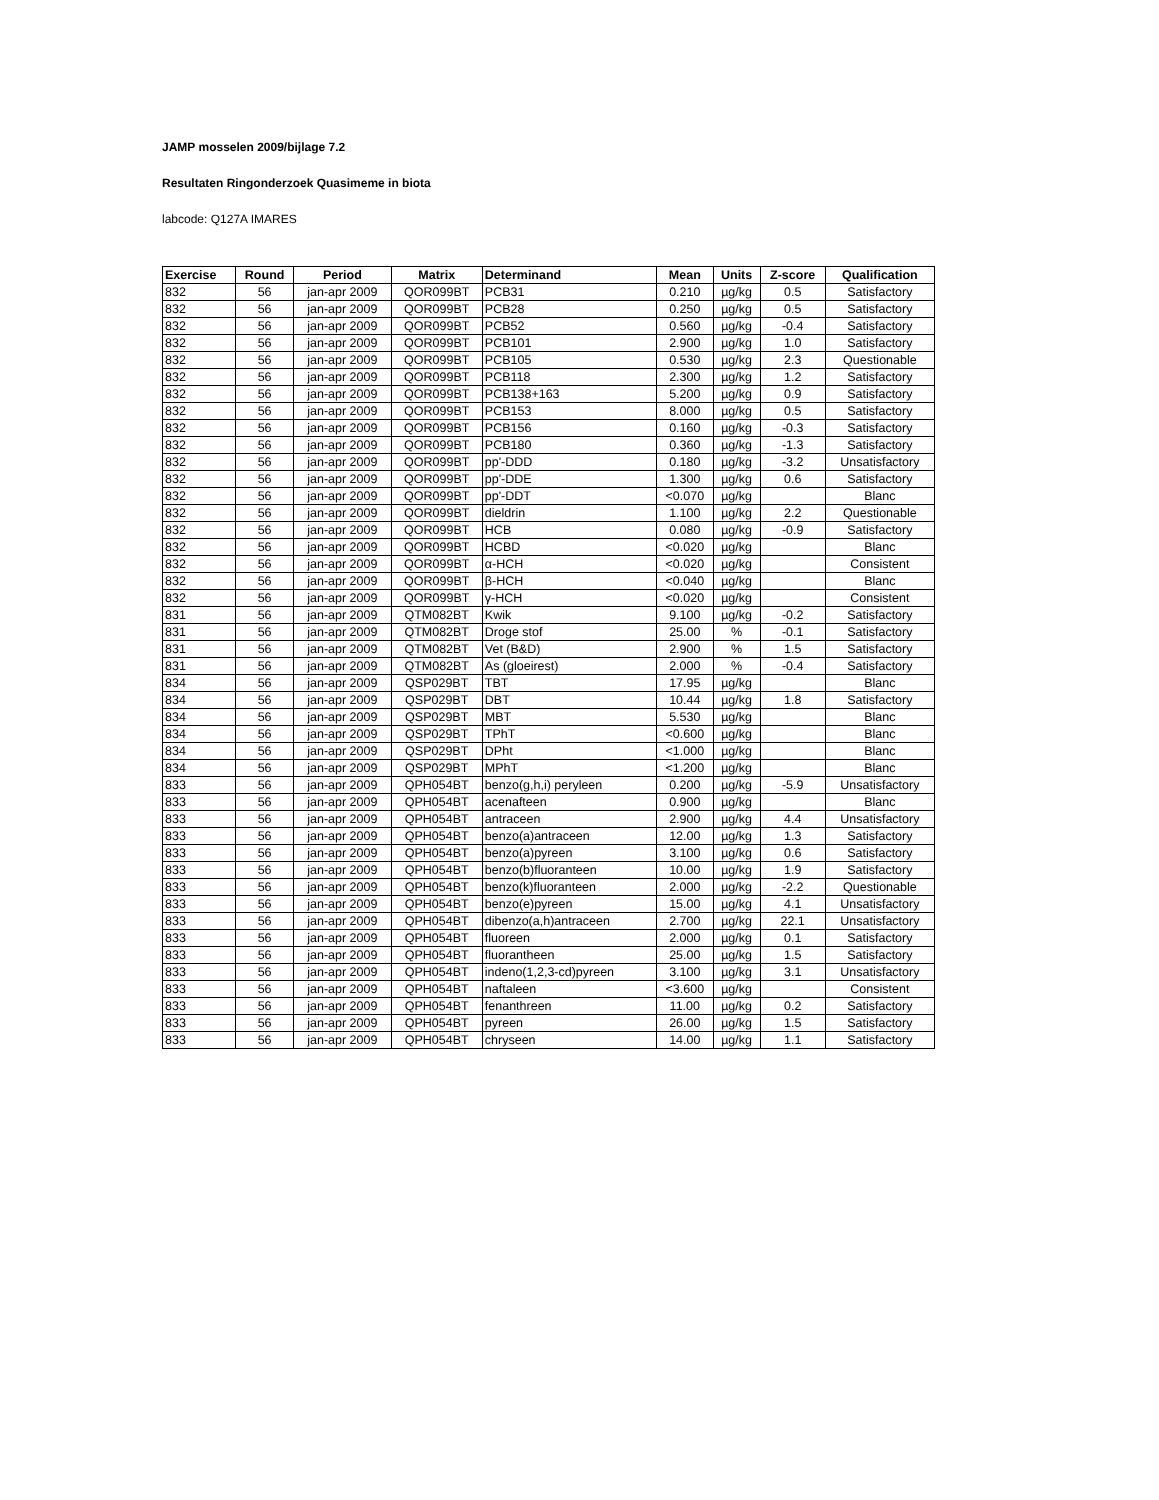JAMP mosselen 2009/bijlage 7.2
Resultaten Ringonderzoek Quasimeme in biota
labcode: Q127A IMARES
| Exercise | Round | Period | Matrix | Determinand | Mean | Units | Z-score | Qualification |
| --- | --- | --- | --- | --- | --- | --- | --- | --- |
| 832 | 56 | jan-apr 2009 | QOR099BT | PCB31 | 0.210 | µg/kg | 0.5 | Satisfactory |
| 832 | 56 | jan-apr 2009 | QOR099BT | PCB28 | 0.250 | µg/kg | 0.5 | Satisfactory |
| 832 | 56 | jan-apr 2009 | QOR099BT | PCB52 | 0.560 | µg/kg | -0.4 | Satisfactory |
| 832 | 56 | jan-apr 2009 | QOR099BT | PCB101 | 2.900 | µg/kg | 1.0 | Satisfactory |
| 832 | 56 | jan-apr 2009 | QOR099BT | PCB105 | 0.530 | µg/kg | 2.3 | Questionable |
| 832 | 56 | jan-apr 2009 | QOR099BT | PCB118 | 2.300 | µg/kg | 1.2 | Satisfactory |
| 832 | 56 | jan-apr 2009 | QOR099BT | PCB138+163 | 5.200 | µg/kg | 0.9 | Satisfactory |
| 832 | 56 | jan-apr 2009 | QOR099BT | PCB153 | 8.000 | µg/kg | 0.5 | Satisfactory |
| 832 | 56 | jan-apr 2009 | QOR099BT | PCB156 | 0.160 | µg/kg | -0.3 | Satisfactory |
| 832 | 56 | jan-apr 2009 | QOR099BT | PCB180 | 0.360 | µg/kg | -1.3 | Satisfactory |
| 832 | 56 | jan-apr 2009 | QOR099BT | pp'-DDD | 0.180 | µg/kg | -3.2 | Unsatisfactory |
| 832 | 56 | jan-apr 2009 | QOR099BT | pp'-DDE | 1.300 | µg/kg | 0.6 | Satisfactory |
| 832 | 56 | jan-apr 2009 | QOR099BT | pp'-DDT | <0.070 | µg/kg | | Blanc |
| 832 | 56 | jan-apr 2009 | QOR099BT | dieldrin | 1.100 | µg/kg | 2.2 | Questionable |
| 832 | 56 | jan-apr 2009 | QOR099BT | HCB | 0.080 | µg/kg | -0.9 | Satisfactory |
| 832 | 56 | jan-apr 2009 | QOR099BT | HCBD | <0.020 | µg/kg | | Blanc |
| 832 | 56 | jan-apr 2009 | QOR099BT | α-HCH | <0.020 | µg/kg | | Consistent |
| 832 | 56 | jan-apr 2009 | QOR099BT | β-HCH | <0.040 | µg/kg | | Blanc |
| 832 | 56 | jan-apr 2009 | QOR099BT | γ-HCH | <0.020 | µg/kg | | Consistent |
| 831 | 56 | jan-apr 2009 | QTM082BT | Kwik | 9.100 | µg/kg | -0.2 | Satisfactory |
| 831 | 56 | jan-apr 2009 | QTM082BT | Droge stof | 25.00 | % | -0.1 | Satisfactory |
| 831 | 56 | jan-apr 2009 | QTM082BT | Vet (B&D) | 2.900 | % | 1.5 | Satisfactory |
| 831 | 56 | jan-apr 2009 | QTM082BT | As (gloeirest) | 2.000 | % | -0.4 | Satisfactory |
| 834 | 56 | jan-apr 2009 | QSP029BT | TBT | 17.95 | µg/kg | | Blanc |
| 834 | 56 | jan-apr 2009 | QSP029BT | DBT | 10.44 | µg/kg | 1.8 | Satisfactory |
| 834 | 56 | jan-apr 2009 | QSP029BT | MBT | 5.530 | µg/kg | | Blanc |
| 834 | 56 | jan-apr 2009 | QSP029BT | TPhT | <0.600 | µg/kg | | Blanc |
| 834 | 56 | jan-apr 2009 | QSP029BT | DPht | <1.000 | µg/kg | | Blanc |
| 834 | 56 | jan-apr 2009 | QSP029BT | MPhT | <1.200 | µg/kg | | Blanc |
| 833 | 56 | jan-apr 2009 | QPH054BT | benzo(g,h,i) peryleen | 0.200 | µg/kg | -5.9 | Unsatisfactory |
| 833 | 56 | jan-apr 2009 | QPH054BT | acenafteen | 0.900 | µg/kg | | Blanc |
| 833 | 56 | jan-apr 2009 | QPH054BT | antraceen | 2.900 | µg/kg | 4.4 | Unsatisfactory |
| 833 | 56 | jan-apr 2009 | QPH054BT | benzo(a)antraceen | 12.00 | µg/kg | 1.3 | Satisfactory |
| 833 | 56 | jan-apr 2009 | QPH054BT | benzo(a)pyreen | 3.100 | µg/kg | 0.6 | Satisfactory |
| 833 | 56 | jan-apr 2009 | QPH054BT | benzo(b)fluoranteen | 10.00 | µg/kg | 1.9 | Satisfactory |
| 833 | 56 | jan-apr 2009 | QPH054BT | benzo(k)fluoranteen | 2.000 | µg/kg | -2.2 | Questionable |
| 833 | 56 | jan-apr 2009 | QPH054BT | benzo(e)pyreen | 15.00 | µg/kg | 4.1 | Unsatisfactory |
| 833 | 56 | jan-apr 2009 | QPH054BT | dibenzo(a,h)antraceen | 2.700 | µg/kg | 22.1 | Unsatisfactory |
| 833 | 56 | jan-apr 2009 | QPH054BT | fluoreen | 2.000 | µg/kg | 0.1 | Satisfactory |
| 833 | 56 | jan-apr 2009 | QPH054BT | fluorantheen | 25.00 | µg/kg | 1.5 | Satisfactory |
| 833 | 56 | jan-apr 2009 | QPH054BT | indeno(1,2,3-cd)pyreen | 3.100 | µg/kg | 3.1 | Unsatisfactory |
| 833 | 56 | jan-apr 2009 | QPH054BT | naftaleen | <3.600 | µg/kg | | Consistent |
| 833 | 56 | jan-apr 2009 | QPH054BT | fenanthreen | 11.00 | µg/kg | 0.2 | Satisfactory |
| 833 | 56 | jan-apr 2009 | QPH054BT | pyreen | 26.00 | µg/kg | 1.5 | Satisfactory |
| 833 | 56 | jan-apr 2009 | QPH054BT | chryseen | 14.00 | µg/kg | 1.1 | Satisfactory |